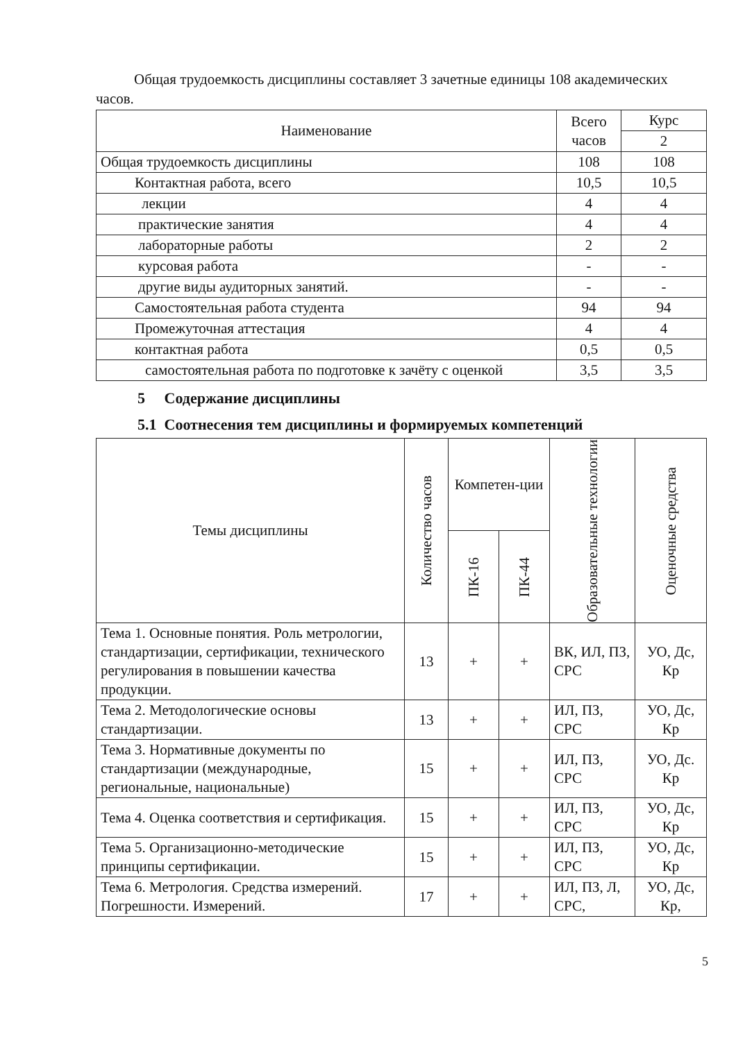Общая трудоемкость дисциплины составляет 3 зачетные единицы 108 академических часов.
| Наименование | Всего часов | Курс |
| --- | --- | --- |
| | | 2 |
| Общая трудоемкость дисциплины | 108 | 108 |
| Контактная работа, всего | 10,5 | 10,5 |
| лекции | 4 | 4 |
| практические занятия | 4 | 4 |
| лабораторные работы | 2 | 2 |
| курсовая работа | - | - |
| другие виды аудиторных занятий. | - | - |
| Самостоятельная работа студента | 94 | 94 |
| Промежуточная аттестация | 4 | 4 |
| контактная работа | 0,5 | 0,5 |
| самостоятельная работа по подготовке к зачёту с оценкой | 3,5 | 3,5 |
5 Содержание дисциплины
5.1 Соотнесения тем дисциплины и формируемых компетенций
| Темы дисциплины | Количество часов | Компетен-ции | | Образовательные технологии | Оценочные средства |
| --- | --- | --- | --- | --- | --- |
| | | ПК-16 | ПК-44 | | |
| Тема 1. Основные понятия. Роль метрологии, стандартизации, сертификации, технического регулирования в повышении качества продукции. | 13 | + | + | ВК, ИЛ, ПЗ, СРС | УО, Дс, Кр |
| Тема 2. Методологические основы стандартизации. | 13 | + | + | ИЛ, ПЗ, СРС | УО, Дс, Кр |
| Тема 3. Нормативные документы по стандартизации (международные, региональные, национальные) | 15 | + | + | ИЛ, ПЗ, СРС | УО, Дс. Кр |
| Тема 4. Оценка соответствия и сертификация. | 15 | + | + | ИЛ, ПЗ, СРС | УО, Дс, Кр |
| Тема 5. Организационно-методические принципы сертификации. | 15 | + | + | ИЛ, ПЗ, СРС | УО, Дс, Кр |
| Тема 6. Метрология. Средства измерений. Погрешности. Измерений. | 17 | + | + | ИЛ, ПЗ, Л, СРС, | УО, Дс, Кр, |
5